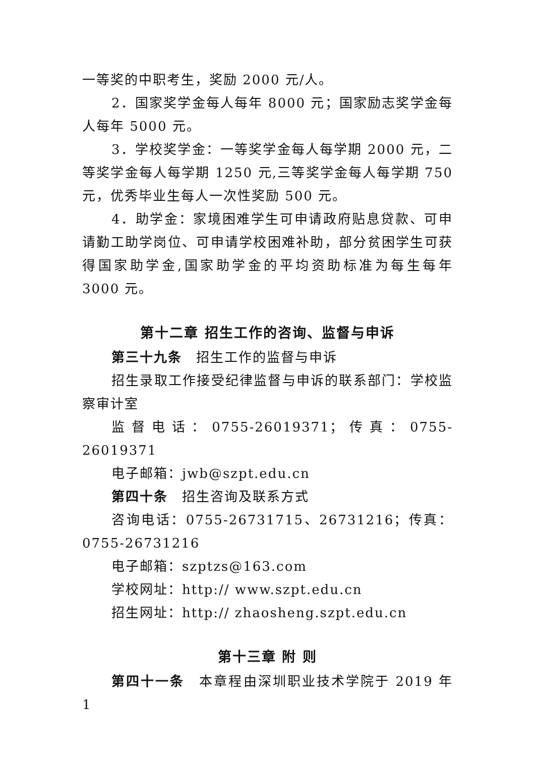一等奖的中职考生，奖励 2000 元/人。
2．国家奖学金每人每年 8000 元；国家励志奖学金每人每年 5000 元。
3．学校奖学金：一等奖学金每人每学期 2000 元，二等奖学金每人每学期 1250 元,三等奖学金每人每学期 750 元，优秀毕业生每人一次性奖励 500 元。
4．助学金：家境困难学生可申请政府贴息贷款、可申请勤工助学岗位、可申请学校困难补助，部分贫困学生可获得国家助学金,国家助学金的平均资助标准为每生每年 3000 元。
第十二章 招生工作的咨询、监督与申诉
第三十九条　招生工作的监督与申诉
招生录取工作接受纪律监督与申诉的联系部门：学校监察审计室
监督电话：0755-26019371；传真：0755-26019371
电子邮箱：jwb@szpt.edu.cn
第四十条　招生咨询及联系方式
咨询电话：0755-26731715、26731216；传真：0755-26731216
电子邮箱：szptzs@163.com
学校网址：http:// www.szpt.edu.cn
招生网址：http:// zhaosheng.szpt.edu.cn
第十三章 附 则
第四十一条　本章程由深圳职业技术学院于 2019 年 1